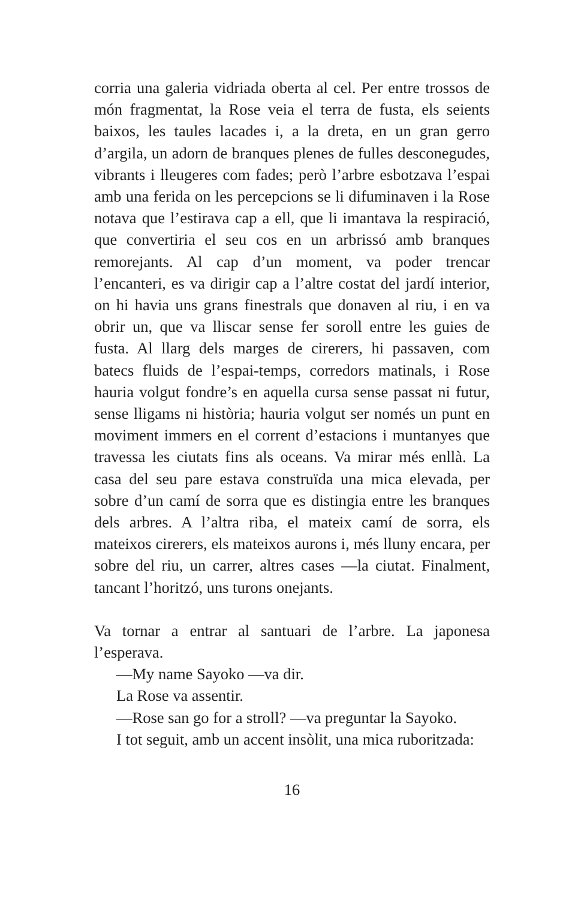corria una galeria vidriada oberta al cel. Per entre trossos de món fragmentat, la Rose veia el terra de fusta, els seients baixos, les taules lacades i, a la dreta, en un gran gerro d’argila, un adorn de branques plenes de fulles desconegudes, vibrants i lleugeres com fades; però l’arbre esbotzava l’espai amb una ferida on les percepcions se li difuminaven i la Rose notava que l’estirava cap a ell, que li imantava la respiració, que convertiria el seu cos en un arbrissó amb branques remorejants. Al cap d’un moment, va poder trencar l’encanteri, es va dirigir cap a l’altre costat del jardí interior, on hi havia uns grans finestrals que donaven al riu, i en va obrir un, que va lliscar sense fer soroll entre les guies de fusta. Al llarg dels marges de cirerers, hi passaven, com batecs fluids de l’espai-temps, corredors matinals, i Rose hauria volgut fondre’s en aquella cursa sense passat ni futur, sense lligams ni història; hauria volgut ser només un punt en moviment immers en el corrent d’estacions i muntanyes que travessa les ciutats fins als oceans. Va mirar més enllà. La casa del seu pare estava construïda una mica elevada, per sobre d’un camí de sorra que es distingia entre les branques dels arbres. A l’altra riba, el mateix camí de sorra, els mateixos cirerers, els mateixos aurons i, més lluny encara, per sobre del riu, un carrer, altres cases —la ciutat. Finalment, tancant l’horitzó, uns turons onejants.
Va tornar a entrar al santuari de l’arbre. La japonesa l’esperava.
—My name Sayoko —va dir.
La Rose va assentir.
—Rose san go for a stroll? —va preguntar la Sayoko.
I tot seguit, amb un accent insòlit, una mica ruboritzada:
16